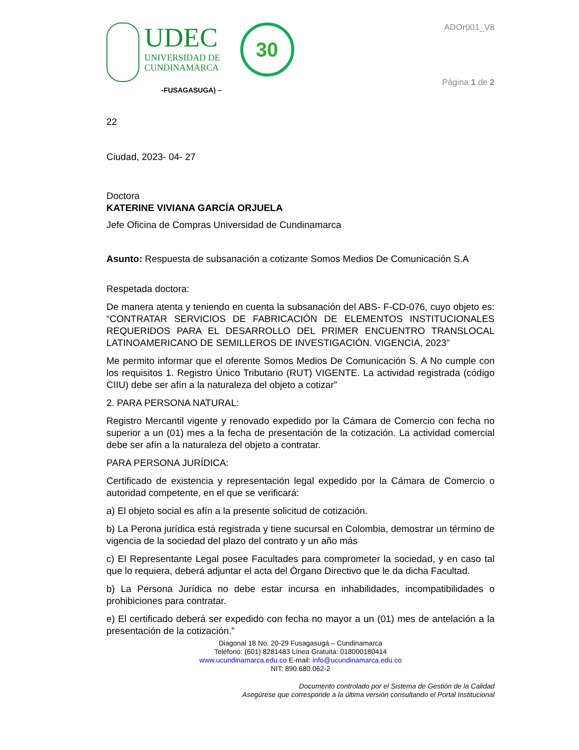UDEC
UNIVERSIDAD DE
CUNDINAMARCA
30
-FUSAGASUGA) –
ADOr001_V8
Página 1 de 2
22
Ciudad, 2023- 04- 27
Doctora
KATERINE VIVIANA GARCÍA ORJUELA
Jefe Oficina de Compras Universidad de Cundinamarca
Asunto: Respuesta de subsanación a cotizante Somos Medios De Comunicación S.A
Respetada doctora:
De manera atenta y teniendo en cuenta la subsanación del ABS- F-CD-076, cuyo objeto es: “CONTRATAR SERVICIOS DE FABRICACIÓN DE ELEMENTOS INSTITUCIONALES REQUERIDOS PARA EL DESARROLLO DEL PRIMER ENCUENTRO TRANSLOCAL LATINOAMERICANO DE SEMILLEROS DE INVESTIGACIÓN. VIGENCIA, 2023”
Me permito informar que el oferente Somos Medios De Comunicación S. A No cumple con los requisitos 1. Registro Único Tributario (RUT) VIGENTE. La actividad registrada (código CIIU) debe ser afín a la naturaleza del objeto a cotizar”
2. PARA PERSONA NATURAL:
Registro Mercantil vigente y renovado expedido por la Cámara de Comercio con fecha no superior a un (01) mes a la fecha de presentación de la cotización. La actividad comercial debe ser afín a la naturaleza del objeto a contratar.
PARA PERSONA JURÍDICA:
Certificado de existencia y representación legal expedido por la Cámara de Comercio o autoridad competente, en el que se verificará:
a) El objeto social es afín a la presente solicitud de cotización.
b) La Perona jurídica está registrada y tiene sucursal en Colombia, demostrar un término de vigencia de la sociedad del plazo del contrato y un año más
c) El Representante Legal posee Facultades para comprometer la sociedad, y en caso tal que lo requiera, deberá adjuntar el acta del Órgano Directivo que le da dicha Facultad.
b) La Persona Jurídica no debe estar incursa en inhabilidades, incompatibilidades o prohibiciones para contratar.
e) El certificado deberá ser expedido con fecha no mayor a un (01) mes de antelación a la presentación de la cotización.”
Diagonal 18 No. 20-29 Fusagasugá – Cundinamarca
Teléfono: (601) 8281483 Línea Gratuita: 018000180414
www.ucundinamarca.edu.co E-mail: info@ucundinamarca.edu.co
NIT: 890.680.062-2
Documento controlado por el Sistema de Gestión de la Calidad
Asegúrese que corresponde a la última versión consultando el Portal Institucional